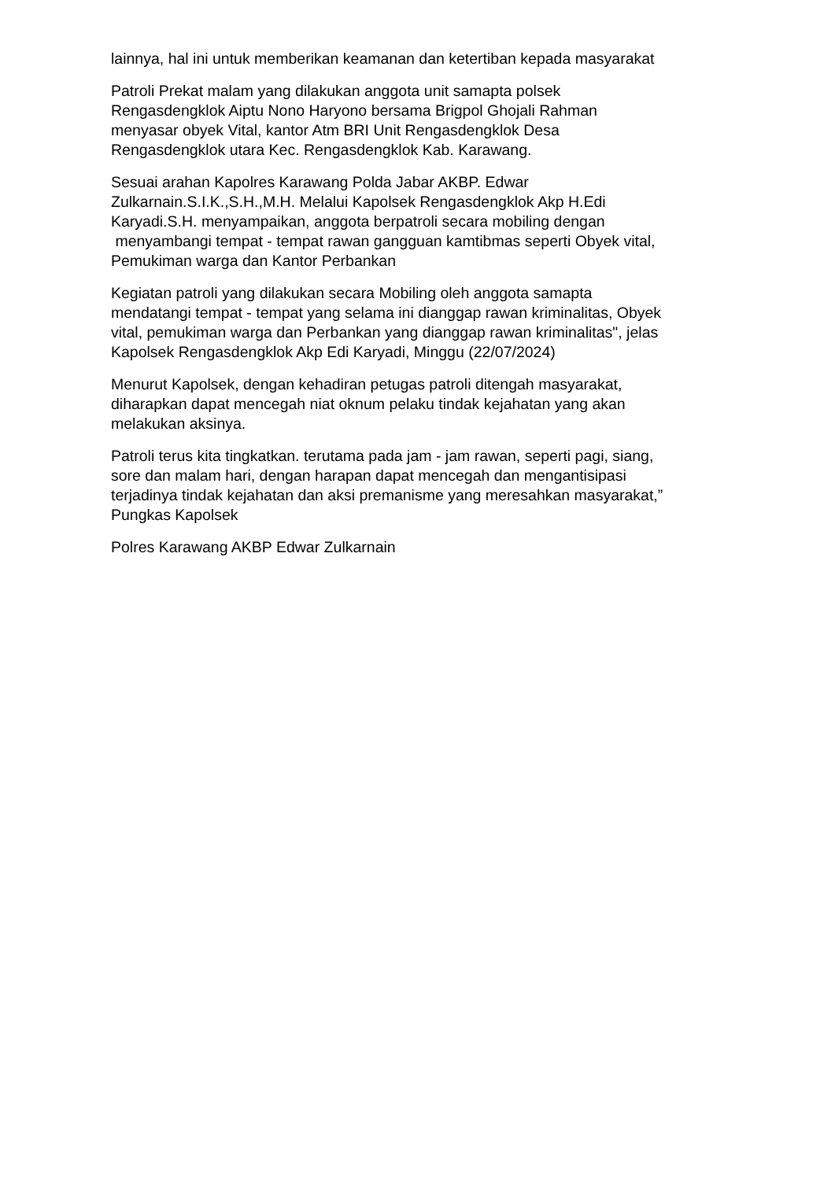lainnya, hal ini untuk memberikan keamanan dan ketertiban kepada masyarakat
Patroli Prekat malam yang dilakukan anggota unit samapta polsek
Rengasdengklok Aiptu Nono Haryono bersama Brigpol Ghojali Rahman
menyasar obyek Vital, kantor Atm BRI Unit Rengasdengklok Desa
Rengasdengklok utara Kec. Rengasdengklok Kab. Karawang.
Sesuai arahan Kapolres Karawang Polda Jabar AKBP. Edwar
Zulkarnain.S.I.K.,S.H.,M.H. Melalui Kapolsek Rengasdengklok Akp H.Edi
Karyadi.S.H. menyampaikan, anggota berpatroli secara mobiling dengan
menyambangi tempat - tempat rawan gangguan kamtibmas seperti Obyek vital,
Pemukiman warga dan Kantor Perbankan
Kegiatan patroli yang dilakukan secara Mobiling oleh anggota samapta
mendatangi tempat - tempat yang selama ini dianggap rawan kriminalitas, Obyek
vital, pemukiman warga dan Perbankan yang dianggap rawan kriminalitas", jelas
Kapolsek Rengasdengklok Akp Edi Karyadi, Minggu (22/07/2024)
Menurut Kapolsek, dengan kehadiran petugas patroli ditengah masyarakat,
diharapkan dapat mencegah niat oknum pelaku tindak kejahatan yang akan
melakukan aksinya.
Patroli terus kita tingkatkan. terutama pada jam - jam rawan, seperti pagi, siang,
sore dan malam hari, dengan harapan dapat mencegah dan mengantisipasi
terjadinya tindak kejahatan dan aksi premanisme yang meresahkan masyarakat,”
Pungkas Kapolsek
Polres Karawang AKBP Edwar Zulkarnain